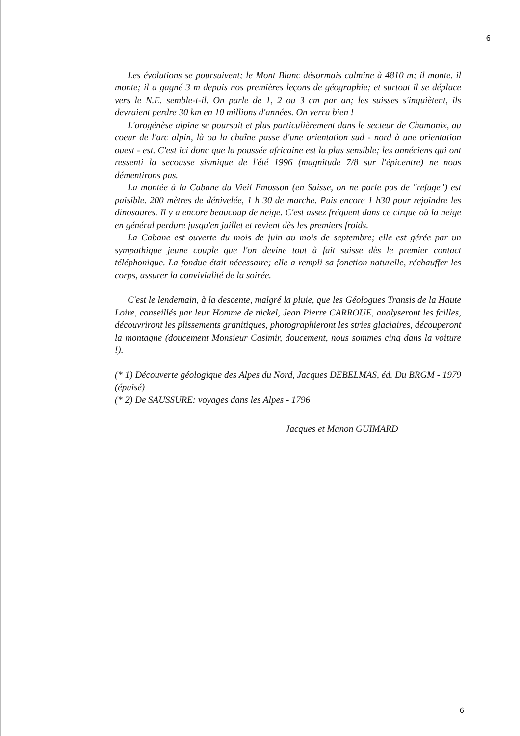6
Les évolutions se poursuivent; le Mont Blanc désormais culmine à 4810 m; il monte, il monte; il a gagné 3 m depuis nos premières leçons de géographie; et surtout il se déplace vers le N.E. semble-t-il. On parle de 1, 2 ou 3 cm par an; les suisses s'inquiètent, ils devraient perdre 30 km en 10 millions d'années. On verra bien !
L'orogénèse alpine se poursuit et plus particulièrement dans le secteur de Chamonix, au coeur de l'arc alpin, là ou la chaîne passe d'une orientation sud - nord à une orientation ouest - est. C'est ici donc que la poussée africaine est la plus sensible; les annéciens qui ont ressenti la secousse sismique de l'été 1996 (magnitude 7/8 sur l'épicentre) ne nous démentirons pas.
La montée à la Cabane du Vieil Emosson (en Suisse, on ne parle pas de "refuge") est paisible. 200 mètres de dénivelée, 1 h 30 de marche. Puis encore 1 h30 pour rejoindre les dinosaures. Il y a encore beaucoup de neige. C'est assez fréquent dans ce cirque où la neige en général perdure jusqu'en juillet et revient dès les premiers froids.
La Cabane est ouverte du mois de juin au mois de septembre; elle est gérée par un sympathique jeune couple que l'on devine tout à fait suisse dès le premier contact téléphonique. La fondue était nécessaire; elle a rempli sa fonction naturelle, réchauffer les corps, assurer la convivialité de la soirée.
C'est le lendemain, à la descente, malgré la pluie, que les Géologues Transis de la Haute Loire, conseillés par leur Homme de nickel, Jean Pierre CARROUE, analyseront les failles, découvriront les plissements granitiques, photographieront les stries glaciaires, découperont la montagne (doucement Monsieur Casimir, doucement, nous sommes cinq dans la voiture !).
(* 1) Découverte géologique des Alpes du Nord, Jacques DEBELMAS, éd. Du BRGM - 1979 (épuisé)
(* 2) De SAUSSURE: voyages dans les Alpes - 1796
Jacques et Manon GUIMARD
6